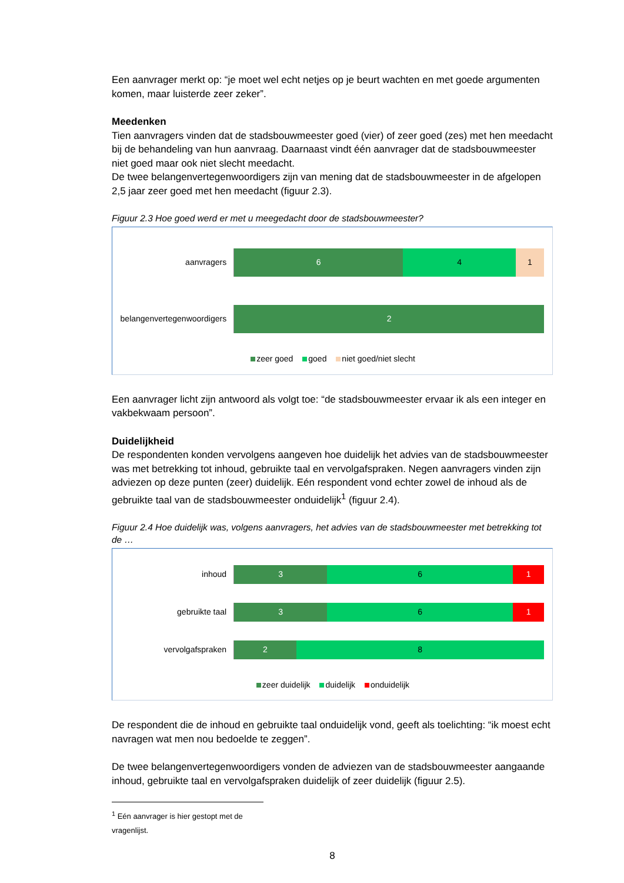Een aanvrager merkt op: “je moet wel echt netjes op je beurt wachten en met goede argumenten komen, maar luisterde zeer zeker”.
Meedenken
Tien aanvragers vinden dat de stadsbouwmeester goed (vier) of zeer goed (zes) met hen meedacht bij de behandeling van hun aanvraag. Daarnaast vindt één aanvrager dat de stadsbouwmeester niet goed maar ook niet slecht meedacht.
De twee belangenvertegenwoordigers zijn van mening dat de stadsbouwmeester in de afgelopen 2,5 jaar zeer goed met hen meedacht (figuur 2.3).
Figuur 2.3 Hoe goed werd er met u meegedacht door de stadsbouwmeester?
aanvragers
6 4 1
belangenvertegenwoordigers
2
zeer goed goed niet goed/niet slecht
Een aanvrager licht zijn antwoord als volgt toe: “de stadsbouwmeester ervaar ik als een integer en vakbekwaam persoon”.
Duidelijkheid
De respondenten konden vervolgens aangeven hoe duidelijk het advies van de stadsbouwmeester was met betrekking tot inhoud, gebruikte taal en vervolgafspraken. Negen aanvragers vinden zijn adviezen op deze punten (zeer) duidelijk. Eén respondent vond echter zowel de inhoud als de gebruikte taal van de stadsbouwmeester onduidelijk<sup>1</sup> (figuur 2.4).
Figuur 2.4 Hoe duidelijk was, volgens aanvragers, het advies van de stadsbouwmeester met betrekking tot de …
inhoud
3 6 1
gebruikte taal
3 6 1
vervolgafspraken
2 8
zeer duidelijk duidelijk onduidelijk
De respondent die de inhoud en gebruikte taal onduidelijk vond, geeft als toelichting: “ik moest echt navragen wat men nou bedoelde te zeggen”.
De twee belangenvertegenwoordigers vonden de adviezen van de stadsbouwmeester aangaande inhoud, gebruikte taal en vervolgafspraken duidelijk of zeer duidelijk (figuur 2.5).
<sup>1</sup> Eén aanvrager is hier gestopt met de vragenlijst.
8